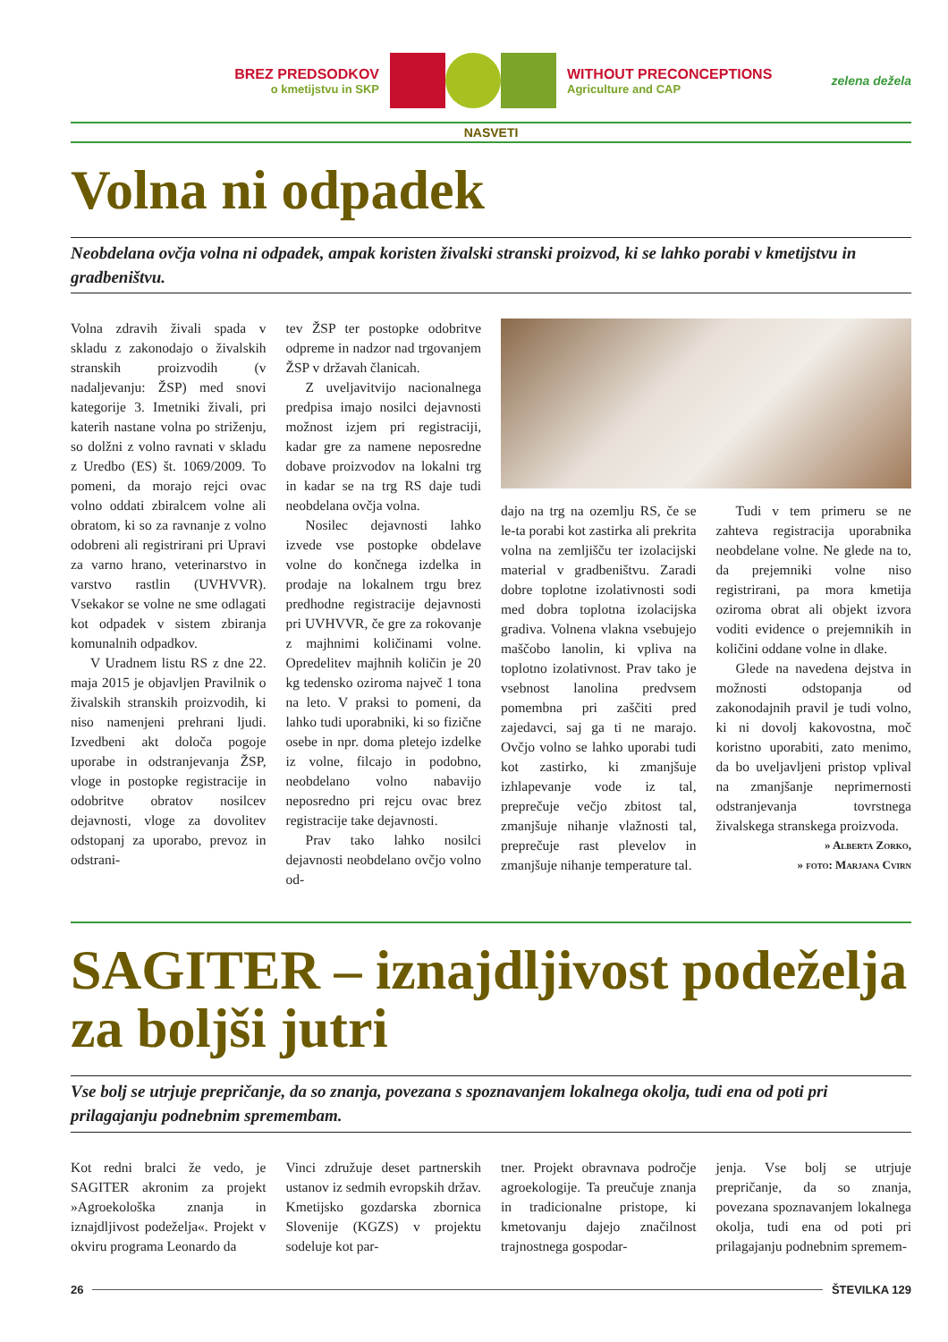BREZ PREDSODKOV
o kmetijstvu in SKP
WITHOUT PRECONCEPTIONS
Agriculture and CAP
zelena dežela
NASVETI
Volna ni odpadek
Neobdelana ovčja volna ni odpadek, ampak koristen živalski stranski proizvod, ki se lahko porabi v kmetijstvu in gradbeništvu.
Volna zdravih živali spada v skladu z zakonodajo o živalskih stranskih proizvodih (v nadaljevanju: ŽSP) med snovi kategorije 3. Imetniki živali, pri katerih nastane volna po striženju, so dolžni z volno ravnati v skladu z Uredbo (ES) št. 1069/2009. To pomeni, da morajo rejci ovac volno oddati zbiralcem volne ali obratom, ki so za ravnanje z volno odobreni ali registrirani pri Upravi za varno hrano, veterinarstvo in varstvo rastlin (UVHVVR). Vsekakor se volne ne sme odlagati kot odpadek v sistem zbiranja komunalnih odpadkov.
V Uradnem listu RS z dne 22. maja 2015 je objavljen Pravilnik o živalskih stranskih proizvodih, ki niso namenjeni prehrani ljudi. Izvedbeni akt določa pogoje uporabe in odstranjevanja ŽSP, vloge in postopke registracije in odobritve obratov nosilcev dejavnosti, vloge za dovolitev odstopanj za uporabo, prevoz in odstrani-
tev ŽSP ter postopke odobritve odpreme in nadzor nad trgovanjem ŽSP v državah članicah.
Z uveljavitvijo nacionalnega predpisa imajo nosilci dejavnosti možnost izjem pri registraciji, kadar gre za namene neposredne dobave proizvodov na lokalni trg in kadar se na trg RS daje tudi neobdelana ovčja volna.
Nosilec dejavnosti lahko izvede vse postopke obdelave volne do končnega izdelka in prodaje na lokalnem trgu brez predhodne registracije dejavnosti pri UVHVVR, če gre za rokovanje z majhnimi količinami volne. Opredelitev majhnih količin je 20 kg tedensko oziroma največ 1 tona na leto. V praksi to pomeni, da lahko tudi uporabniki, ki so fizične osebe in npr. doma pletejo izdelke iz volne, filcajo in podobno, neobdelano volno nabavijo neposredno pri rejcu ovac brez registracije take dejavnosti.
Prav tako lahko nosilci dejavnosti neobdelano ovčjo volno od-
dajo na trg na ozemlju RS, če se le-ta porabi kot zastirka ali prekrita volna na zemljišču ter izolacijski material v gradbeništvu. Zaradi dobre toplotne izolativnosti sodi med dobra toplotna izolacijska gradiva. Volnena vlakna vsebujejo maščobo lanolin, ki vpliva na toplotno izolativnost. Prav tako je vsebnost lanolina predvsem pomembna pri zaščiti pred zajedavci, saj ga ti ne marajo. Ovčjo volno se lahko uporabi tudi kot zastirko, ki zmanjšuje izhlapevanje vode iz tal, preprečuje večjo zbitost tal, zmanjšuje nihanje vlažnosti tal, preprečuje rast plevelov in zmanjšuje nihanje temperature tal.
Tudi v tem primeru se ne zahteva registracija uporabnika neobdelane volne. Ne glede na to, da prejemniki volne niso registrirani, pa mora kmetija oziroma obrat ali objekt izvora voditi evidence o prejemnikih in količini oddane volne in dlake.
Glede na navedena dejstva in možnosti odstopanja od zakonodajnih pravil je tudi volno, ki ni dovolj kakovostna, moč koristno uporabiti, zato menimo, da bo uveljavljeni pristop vplival na zmanjšanje neprimernosti odstranjevanja tovrstnega živalskega stranskega proizvoda.
» Alberta Zorko,
» foto: Marjana Cvirn
SAGITER – iznajdljivost podeželja za boljši jutri
Vse bolj se utrjuje prepričanje, da so znanja, povezana s spoznavanjem lokalnega okolja, tudi ena od poti pri prilagajanju podnebnim spremembam.
Kot redni bralci že vedo, je SAGITER akronim za projekt »Agroekološka znanja in iznajdljivost podeželja«. Projekt v okviru programa Leonardo da
Vinci združuje deset partnerskih ustanov iz sedmih evropskih držav. Kmetijsko gozdarska zbornica Slovenije (KGZS) v projektu sodeluje kot par-
tner. Projekt obravnava področje agroekologije. Ta preučuje znanja in tradicionalne pristope, ki kmetovanju dajejo značilnost trajnostnega gospodar-
jenja. Vse bolj se utrjuje prepričanje, da so znanja, povezana spoznavanjem lokalnega okolja, tudi ena od poti pri prilagajanju podnebnim spremem-
26 ŠTEVILKA 129